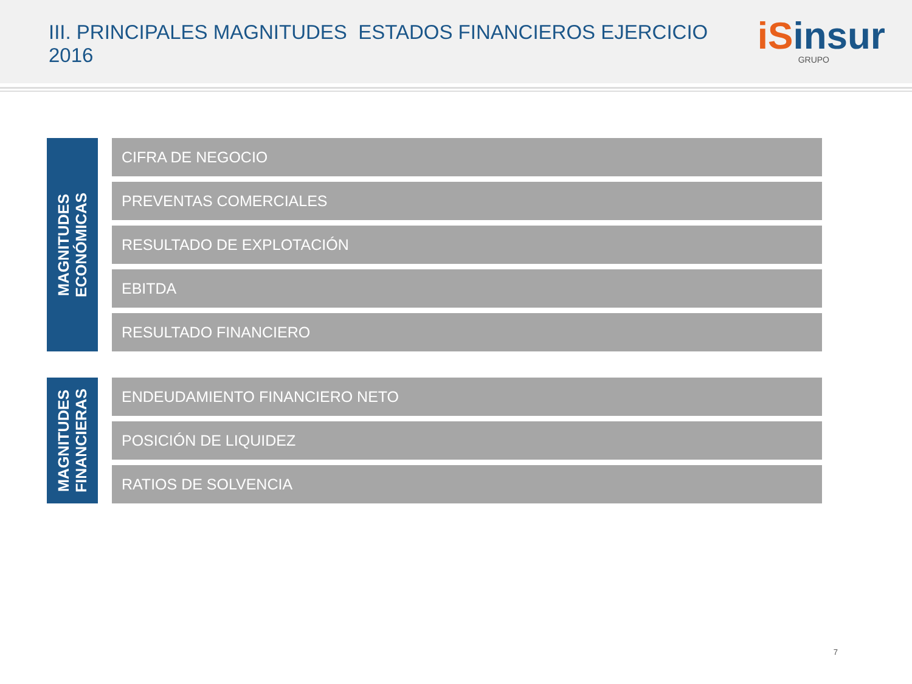III. PRINCIPALES MAGNITUDES ESTADOS FINANCIEROS EJERCICIO 2016
iSinsur
GRUPO
MAGNITUDES
ECONÓMICAS
CIFRA DE NEGOCIO
PREVENTAS COMERCIALES
RESULTADO DE EXPLOTACIÓN
EBITDA
RESULTADO FINANCIERO
MAGNITUDES
FINANCIERAS
ENDEUDAMIENTO FINANCIERO NETO
POSICIÓN DE LIQUIDEZ
RATIOS DE SOLVENCIA
7